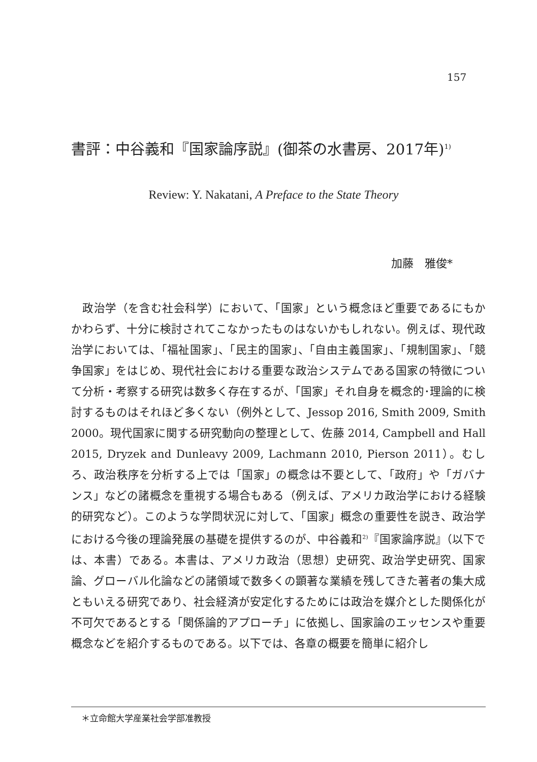157
書評：中谷義和『国家論序説』(御茶の水書房、2017年)<sup>1)</sup>
Review: Y. Nakatani, A Preface to the State Theory
加藤　雅俊*
　政治学（を含む社会科学）において、「国家」という概念ほど重要であるにもかかわらず、十分に検討されてこなかったものはないかもしれない。例えば、現代政治学においては、「福祉国家」、「民主的国家」、「自由主義国家」、「規制国家」、「競争国家」をはじめ、現代社会における重要な政治システムである国家の特徴について分析・考察する研究は数多く存在するが、「国家」それ自身を概念的･理論的に検討するものはそれほど多くない（例外として、Jessop 2016, Smith 2009, Smith 2000。現代国家に関する研究動向の整理として、佐藤 2014, Campbell and Hall 2015, Dryzek and Dunleavy 2009, Lachmann 2010, Pierson 2011）。むしろ、政治秩序を分析する上では「国家」の概念は不要として、「政府」や「ガバナンス」などの諸概念を重視する場合もある（例えば、アメリカ政治学における経験的研究など）。このような学問状況に対して、「国家」概念の重要性を説き、政治学における今後の理論発展の基礎を提供するのが、中谷義和<sup>2)</sup>『国家論序説』（以下では、本書）である。本書は、アメリカ政治（思想）史研究、政治学史研究、国家論、グローバル化論などの諸領域で数多くの顕著な業績を残してきた著者の集大成ともいえる研究であり、社会経済が安定化するためには政治を媒介とした関係化が不可欠であるとする「関係論的アプローチ」に依拠し、国家論のエッセンスや重要概念などを紹介するものである。以下では、各章の概要を簡単に紹介し
＊立命館大学産業社会学部准教授